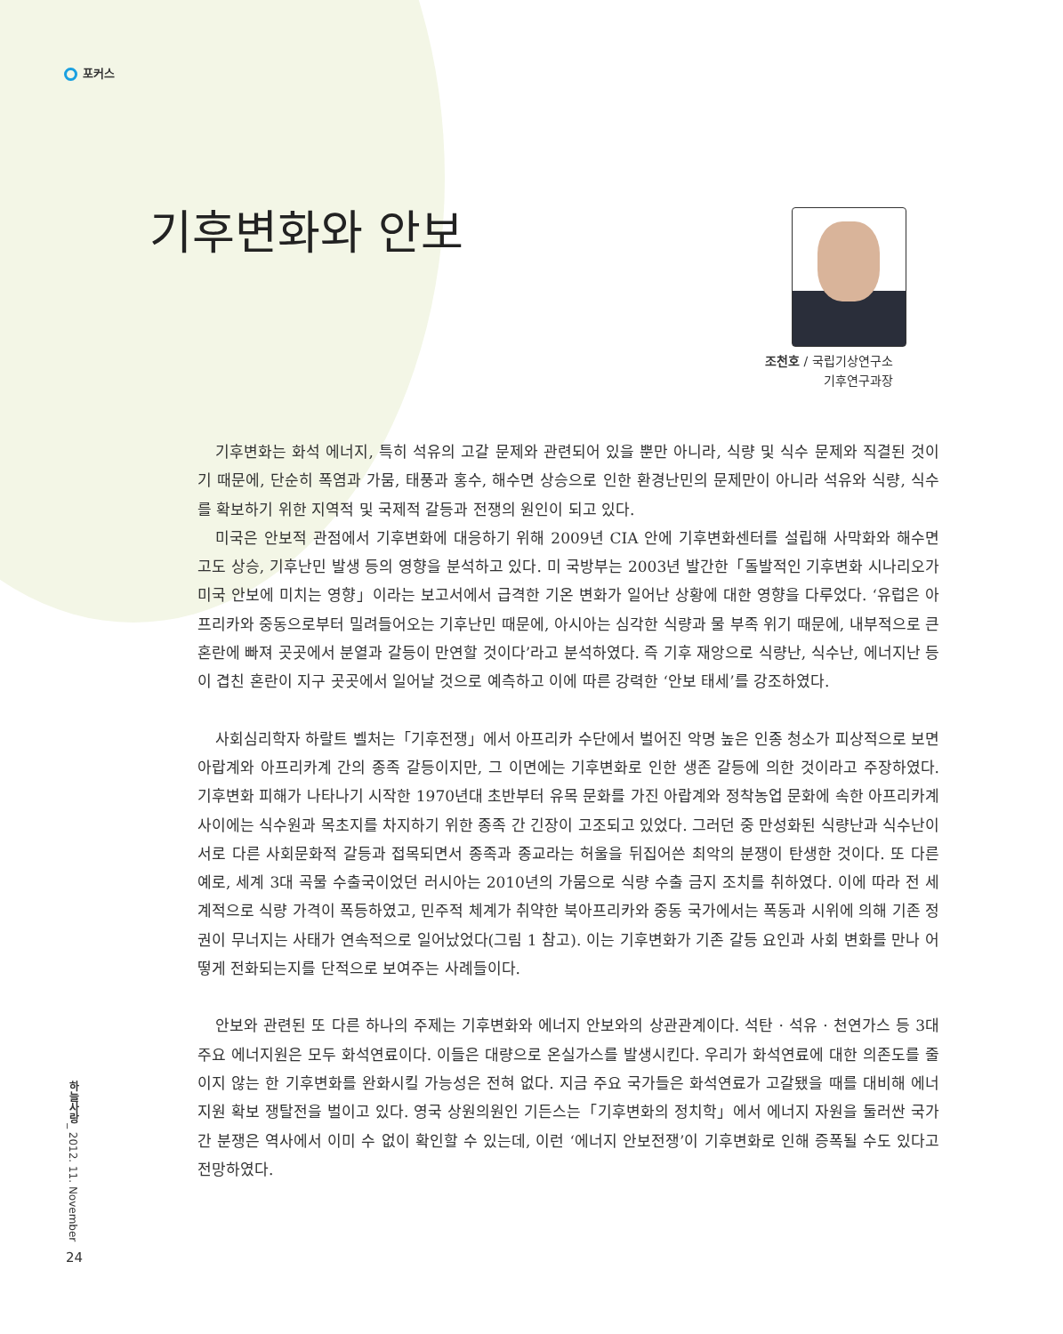포커스
기후변화와 안보
조천호 / 국립기상연구소
기후연구과장
기후변화는 화석 에너지, 특히 석유의 고갈 문제와 관련되어 있을 뿐만 아니라, 식량 및 식수 문제와 직결된 것이기 때문에, 단순히 폭염과 가뭄, 태풍과 홍수, 해수면 상승으로 인한 환경난민의 문제만이 아니라 석유와 식량, 식수를 확보하기 위한 지역적 및 국제적 갈등과 전쟁의 원인이 되고 있다.
미국은 안보적 관점에서 기후변화에 대응하기 위해 2009년 CIA 안에 기후변화센터를 설립해 사막화와 해수면 고도 상승, 기후난민 발생 등의 영향을 분석하고 있다. 미 국방부는 2003년 발간한「돌발적인 기후변화 시나리오가 미국 안보에 미치는 영향」이라는 보고서에서 급격한 기온 변화가 일어난 상황에 대한 영향을 다루었다. ‘유럽은 아프리카와 중동으로부터 밀려들어오는 기후난민 때문에, 아시아는 심각한 식량과 물 부족 위기 때문에, 내부적으로 큰 혼란에 빠져 곳곳에서 분열과 갈등이 만연할 것이다’라고 분석하였다. 즉 기후 재앙으로 식량난, 식수난, 에너지난 등이 겹친 혼란이 지구 곳곳에서 일어날 것으로 예측하고 이에 따른 강력한 ‘안보 태세’를 강조하였다.
사회심리학자 하랄트 벨처는「기후전쟁」에서 아프리카 수단에서 벌어진 악명 높은 인종 청소가 피상적으로 보면 아랍계와 아프리카계 간의 종족 갈등이지만, 그 이면에는 기후변화로 인한 생존 갈등에 의한 것이라고 주장하였다. 기후변화 피해가 나타나기 시작한 1970년대 초반부터 유목 문화를 가진 아랍계와 정착농업 문화에 속한 아프리카계 사이에는 식수원과 목초지를 차지하기 위한 종족 간 긴장이 고조되고 있었다. 그러던 중 만성화된 식량난과 식수난이 서로 다른 사회문화적 갈등과 접목되면서 종족과 종교라는 허울을 뒤집어쓴 최악의 분쟁이 탄생한 것이다. 또 다른 예로, 세계 3대 곡물 수출국이었던 러시아는 2010년의 가뭄으로 식량 수출 금지 조치를 취하였다. 이에 따라 전 세계적으로 식량 가격이 폭등하였고, 민주적 체계가 취약한 북아프리카와 중동 국가에서는 폭동과 시위에 의해 기존 정권이 무너지는 사태가 연속적으로 일어났었다(그림 1 참고). 이는 기후변화가 기존 갈등 요인과 사회 변화를 만나 어떻게 전화되는지를 단적으로 보여주는 사례들이다.
안보와 관련된 또 다른 하나의 주제는 기후변화와 에너지 안보와의 상관관계이다. 석탄 · 석유 · 천연가스 등 3대 주요 에너지원은 모두 화석연료이다. 이들은 대량으로 온실가스를 발생시킨다. 우리가 화석연료에 대한 의존도를 줄이지 않는 한 기후변화를 완화시킬 가능성은 전혀 없다. 지금 주요 국가들은 화석연료가 고갈됐을 때를 대비해 에너지원 확보 쟁탈전을 벌이고 있다. 영국 상원의원인 기든스는「기후변화의 정치학」에서 에너지 자원을 둘러싼 국가 간 분쟁은 역사에서 이미 수 없이 확인할 수 있는데, 이런 ‘에너지 안보전쟁’이 기후변화로 인해 증폭될 수도 있다고 전망하였다.
하늘사랑_ 2012. 11. November
24